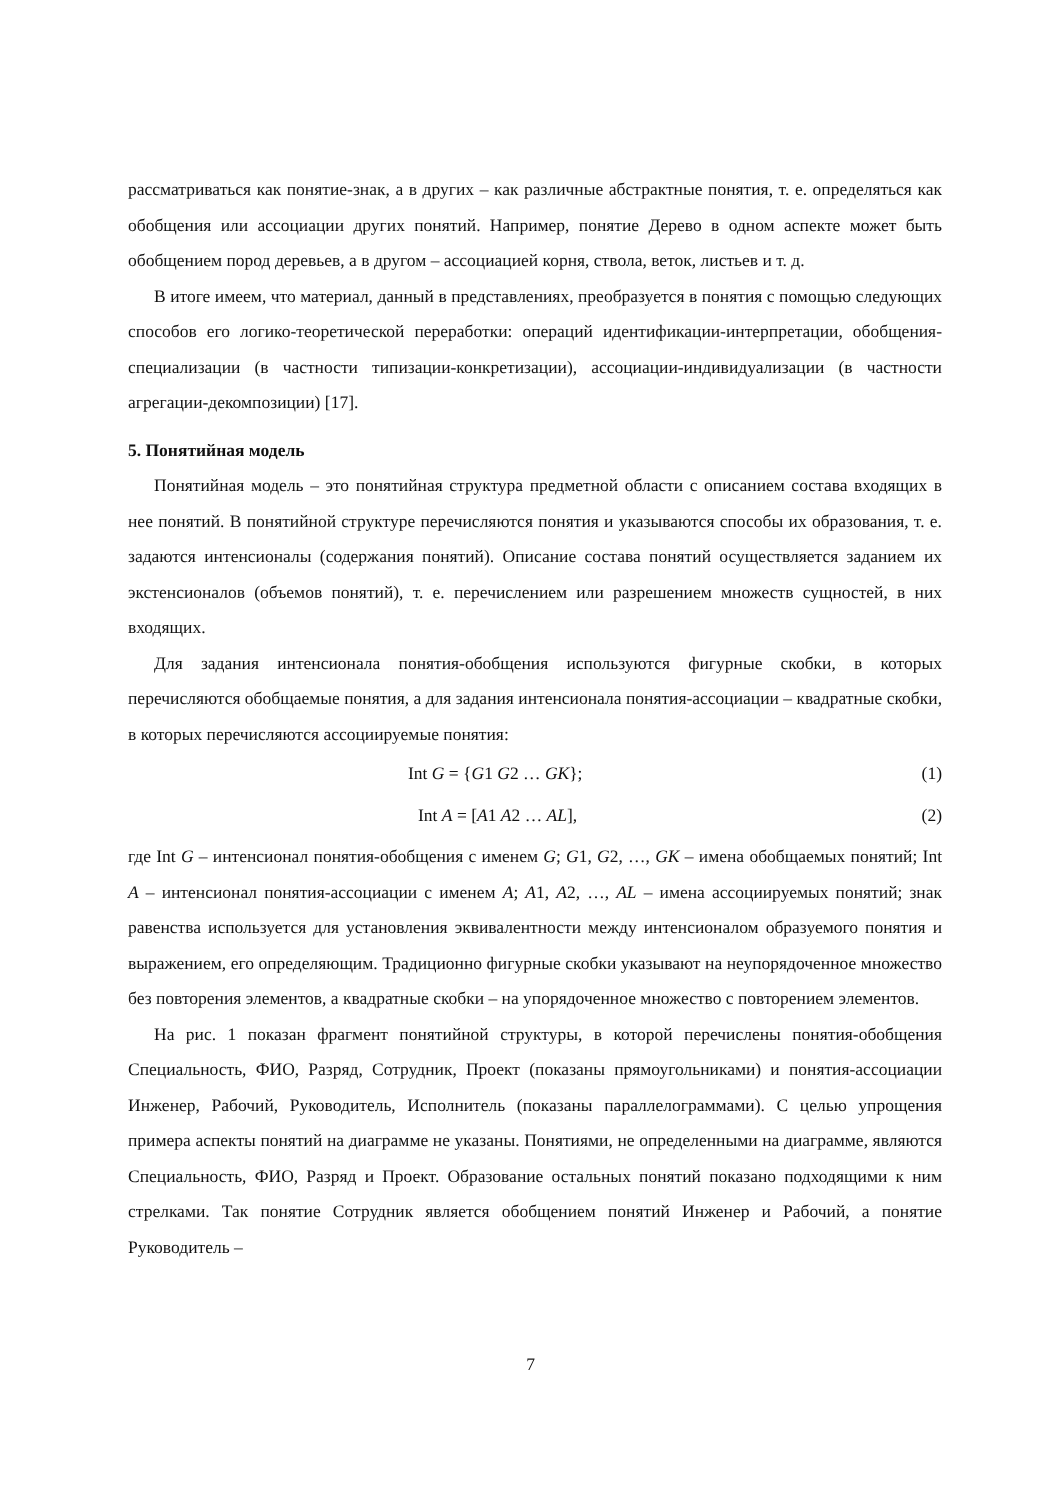рассматриваться как понятие-знак, а в других – как различные абстрактные понятия, т. е. определяться как обобщения или ассоциации других понятий. Например, понятие Дерево в одном аспекте может быть обобщением пород деревьев, а в другом – ассоциацией корня, ствола, веток, листьев и т. д.
В итоге имеем, что материал, данный в представлениях, преобразуется в понятия с помощью следующих способов его логико-теоретической переработки: операций идентификации-интерпретации, обобщения-специализации (в частности типизации-конкретизации), ассоциации-индивидуализации (в частности агрегации-декомпозиции) [17].
5. Понятийная модель
Понятийная модель – это понятийная структура предметной области с описанием состава входящих в нее понятий. В понятийной структуре перечисляются понятия и указываются способы их образования, т. е. задаются интенсионалы (содержания понятий). Описание состава понятий осуществляется заданием их экстенсионалов (объемов понятий), т. е. перечислением или разрешением множеств сущностей, в них входящих.
Для задания интенсионала понятия-обобщения используются фигурные скобки, в которых перечисляются обобщаемые понятия, а для задания интенсионала понятия-ассоциации – квадратные скобки, в которых перечисляются ассоциируемые понятия:
Int G = {G1 G2 … GK}; (1)
Int A = [A1 A2 … AL], (2)
где Int G – интенсионал понятия-обобщения с именем G; G1, G2, …, GK – имена обобщаемых понятий; Int A – интенсионал понятия-ассоциации с именем A; A1, A2, …, AL – имена ассоциируемых понятий; знак равенства используется для установления эквивалентности между интенсионалом образуемого понятия и выражением, его определяющим. Традиционно фигурные скобки указывают на неупорядоченное множество без повторения элементов, а квадратные скобки – на упорядоченное множество с повторением элементов.
На рис. 1 показан фрагмент понятийной структуры, в которой перечислены понятия-обобщения Специальность, ФИО, Разряд, Сотрудник, Проект (показаны прямоугольниками) и понятия-ассоциации Инженер, Рабочий, Руководитель, Исполнитель (показаны параллелограммами). С целью упрощения примера аспекты понятий на диаграмме не указаны. Понятиями, не определенными на диаграмме, являются Специальность, ФИО, Разряд и Проект. Образование остальных понятий показано подходящими к ним стрелками. Так понятие Сотрудник является обобщением понятий Инженер и Рабочий, а понятие Руководитель –
7